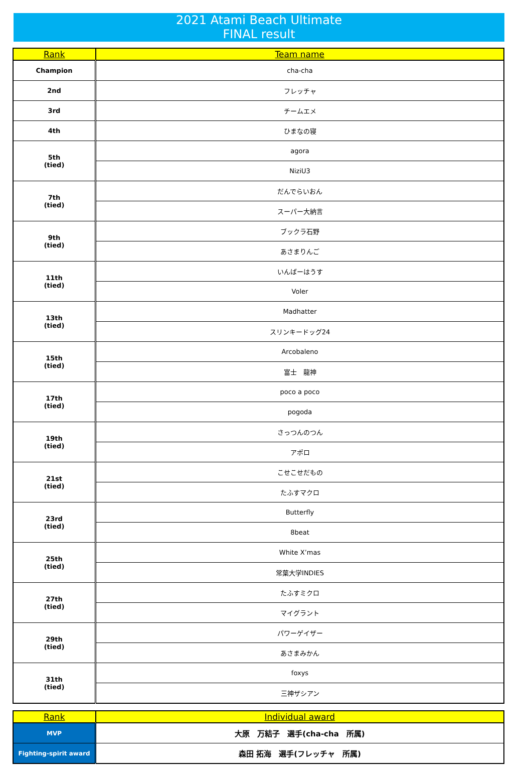2021 Atami Beach Ultimate
FINAL result
| Rank | Team name |
| --- | --- |
| Champion | cha-cha |
| 2nd | フレッチャ |
| 3rd | チームエメ |
| 4th | ひまなの寝 |
| 5th (tied) | agora |
| | NiziU3 |
| 7th (tied) | だんでらいおん |
| | スーパー大納言 |
| 9th (tied) | ブックラ石野 |
| | あさまりんご |
| 11th (tied) | いんばーはうす |
| | Voler |
| 13th (tied) | Madhatter |
| | スリンキードッグ24 |
| 15th (tied) | Arcobaleno |
| | 富士 龍神 |
| 17th (tied) | poco a poco |
| | pogoda |
| 19th (tied) | さっつんのつん |
| | アポロ |
| 21st (tied) | こせこせだもの |
| | たふすマクロ |
| 23rd (tied) | Butterfly |
| | 8beat |
| 25th (tied) | White X’mas |
| | 常葉大学INDIES |
| 27th (tied) | たふすミクロ |
| | マイグラント |
| 29th (tied) | パワーゲイザー |
| | あさまみかん |
| 31th (tied) | foxys |
| | 三神ザシアン |
| Rank | Individual award |
| --- | --- |
| MVP | 大原 万結子 選手(cha-cha 所属) |
| Fighting-spirit award | 森田 拓海 選手(フレッチャ 所属) |